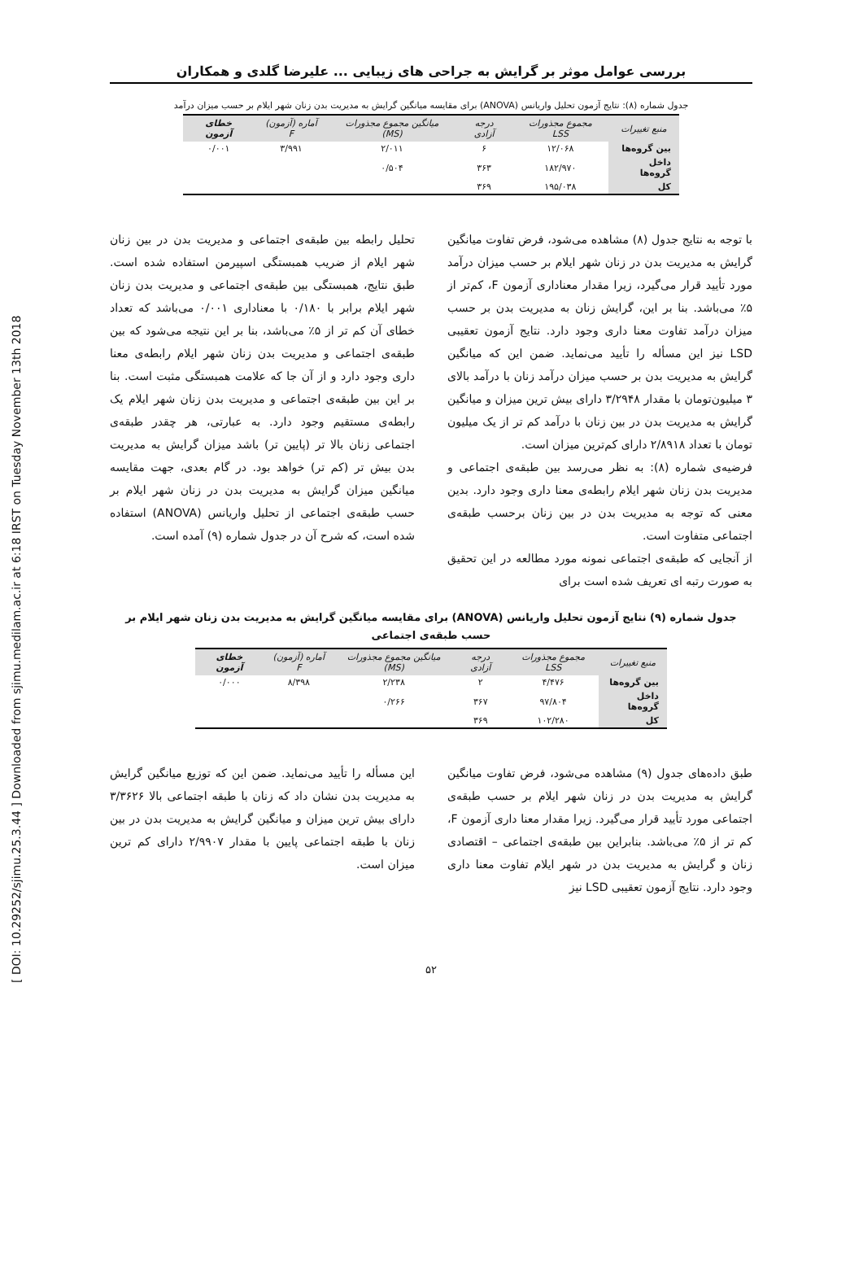[ DOI: 10.29252/sjimu.25.3.44 ] Downloaded from sjimu.medilam.ac.ir at 6:18 IRST on Tuesday November 13th 2018
بررسی عوامل موثر بر گرایش به جراحی های زیبایی ... علیرضا گلدی و همکاران
جدول شماره (۸): نتایج آزمون تحلیل واریانس (ANOVA) برای مقایسه میانگین گرایش به مدیریت بدن زنان شهر ایلام بر حسب میزان درآمد
| منبع تغییرات | مجموع مجذورات LSS | درجه آزادی | میانگین مجموع مجذورات (MS) | آماره (آزمون) F | خطای آزمون |
| --- | --- | --- | --- | --- | --- |
| بین گروه‌ها | ۱۲/۰۶۸ | ۶ | ۲/۰۱۱ | ۳/۹۹۱ | ۰/۰۰۱ |
| داخل گروه‌ها | ۱۸۲/۹۷۰ | ۳۶۳ | ۰/۵۰۴ | | |
| کل | ۱۹۵/۰۳۸ | ۳۶۹ | | | |
با توجه به نتایج جدول (۸) مشاهده می‌شود، فرض تفاوت میانگین گرایش به مدیریت بدن در زنان شهر ایلام بر حسب میزان درآمد مورد تأیید قرار می‌گیرد، زیرا مقدار معناداری آزمون F، کم‌تر از ۵٪ می‌باشد. بنا بر این، گرایش زنان به مدیریت بدن بر حسب میزان درآمد تفاوت معنا داری وجود دارد. نتایج آزمون تعقیبی LSD نیز این مسأله را تأیید می‌نماید. ضمن این که میانگین گرایش به مدیریت بدن بر حسب میزان درآمد زنان با درآمد بالای ۳ میلیون‌تومان با مقدار ۳/۲۹۴۸ دارای بیش ترین میزان و میانگین گرایش به مدیریت بدن در بین زنان با درآمد کم تر از یک میلیون تومان با تعداد ۲/۸۹۱۸ دارای کم‌ترین میزان است.
فرضیه‌ی شماره (۸): به نظر می‌رسد بین طبقه‌ی اجتماعی و مدیریت بدن زنان شهر ایلام رابطه‌ی معنا داری وجود دارد. بدین معنی که توجه به مدیریت بدن در بین زنان برحسب طبقه‌ی اجتماعی متفاوت است.
از آنجایی که طبقه‌ی اجتماعی نمونه مورد مطالعه در این تحقیق به صورت رتبه ای تعریف شده است برای
تحلیل رابطه بین طبقه‌ی اجتماعی و مدیریت بدن در بین زنان شهر ایلام از ضریب همبستگی اسپیرمن استفاده شده است. طبق نتایج، همبستگی بین طبقه‌ی اجتماعی و مدیریت بدن زنان شهر ایلام برابر با ۰/۱۸۰ با معناداری ۰/۰۰۱ می‌باشد که تعداد خطای آن کم تر از ۵٪ می‌باشد، بنا بر این نتیجه می‌شود که بین طبقه‌ی اجتماعی و مدیریت بدن زنان شهر ایلام رابطه‌ی معنا داری وجود دارد و از آن جا که علامت همبستگی مثبت است. بنا بر این بین طبقه‌ی اجتماعی و مدیریت بدن زنان شهر ایلام یک رابطه‌ی مستقیم وجود دارد. به عبارتی، هر چقدر طبقه‌ی اجتماعی زنان بالا تر (پایین تر) باشد میزان گرایش به مدیریت بدن بیش تر (کم تر) خواهد بود. در گام بعدی، جهت مقایسه میانگین میزان گرایش به مدیریت بدن در زنان شهر ایلام بر حسب طبقه‌ی اجتماعی از تحلیل واریانس (ANOVA) استفاده شده است، که شرح آن در جدول شماره (۹) آمده است.
جدول شماره (۹) نتایج آزمون تحلیل واریانس (ANOVA) برای مقایسه میانگین گرایش به مدیریت بدن زنان شهر ایلام بر حسب طبقه‌ی اجتماعی
| منبع تغییرات | مجموع مجذورات LSS | درجه آزادی | میانگین مجموع مجذورات (MS) | آماره (آزمون) F | خطای آزمون |
| --- | --- | --- | --- | --- | --- |
| بین گروه‌ها | ۴/۴۷۶ | ۲ | ۲/۲۳۸ | ۸/۳۹۸ | ۰/۰۰۰ |
| داخل گروه‌ها | ۹۷/۸۰۴ | ۳۶۷ | ۰/۲۶۶ | | |
| کل | ۱۰۲/۲۸۰ | ۳۶۹ | | | |
طبق داده‌های جدول (۹) مشاهده می‌شود، فرض تفاوت میانگین گرایش به مدیریت بدن در زنان شهر ایلام بر حسب طبقه‌ی اجتماعی مورد تأیید قرار می‌گیرد. زیرا مقدار معنا داری آزمون F، کم تر از ۵٪ می‌باشد. بنابراین بین طبقه‌ی اجتماعی – اقتصادی زنان و گرایش به مدیریت بدن در شهر ایلام تفاوت معنا داری وجود دارد. نتایج آزمون تعقیبی LSD نیز
این مسأله را تأیید می‌نماید. ضمن این که توزیع میانگین گرایش به مدیریت بدن نشان داد که زنان با طبقه اجتماعی بالا ۳/۳۶۲۶ دارای بیش ترین میزان و میانگین گرایش به مدیریت بدن در بین زنان با طبقه اجتماعی پایین با مقدار ۲/۹۹۰۷ دارای کم ترین میزان است.
۵۲